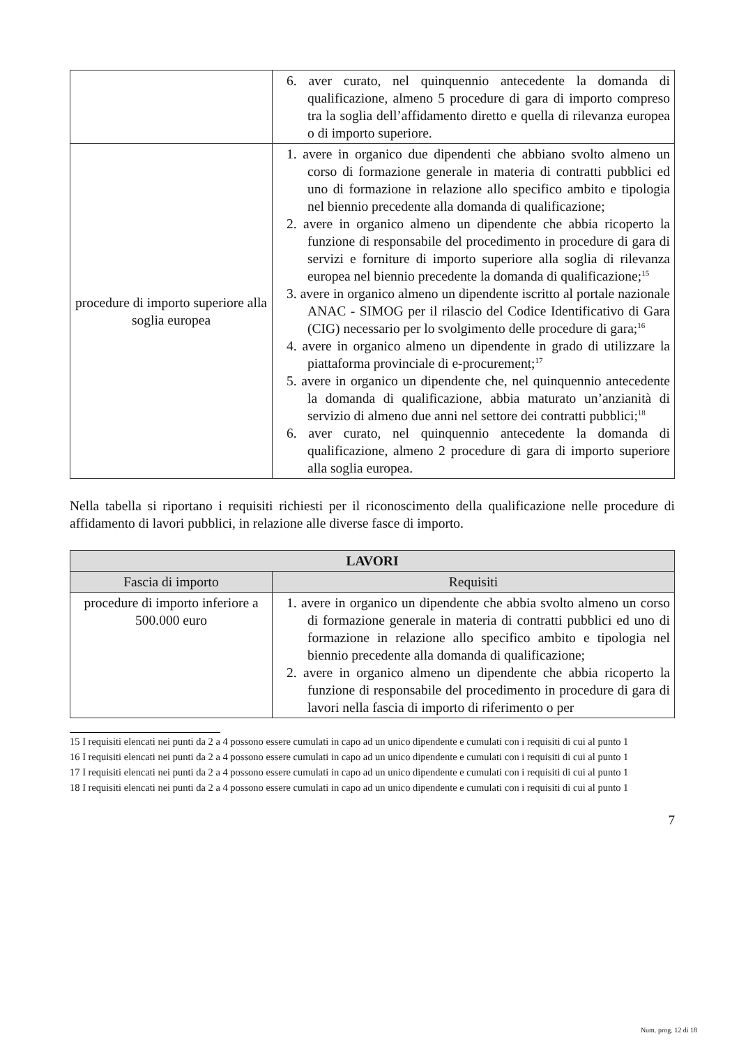| | 6. aver curato, nel quinquennio antecedente la domanda di qualificazione, almeno 5 procedure di gara di importo compreso tra la soglia dell’affidamento diretto e quella di rilevanza europea o di importo superiore. |
| procedure di importo superiore alla soglia europea | 1. avere in organico due dipendenti che abbiano svolto almeno un corso di formazione generale in materia di contratti pubblici ed uno di formazione in relazione allo specifico ambito e tipologia nel biennio precedente alla domanda di qualificazione; 2. avere in organico almeno un dipendente che abbia ricoperto la funzione di responsabile del procedimento in procedure di gara di servizi e forniture di importo superiore alla soglia di rilevanza europea nel biennio precedente la domanda di qualificazione;<sup>15</sup> 3. avere in organico almeno un dipendente iscritto al portale nazionale ANAC - SIMOG per il rilascio del Codice Identificativo di Gara (CIG) necessario per lo svolgimento delle procedure di gara;<sup>16</sup> 4. avere in organico almeno un dipendente in grado di utilizzare la piattaforma provinciale di e-procurement;<sup>17</sup> 5. avere in organico un dipendente che, nel quinquennio antecedente la domanda di qualificazione, abbia maturato un’anzianità di servizio di almeno due anni nel settore dei contratti pubblici;<sup>18</sup> 6. aver curato, nel quinquennio antecedente la domanda di qualificazione, almeno 2 procedure di gara di importo superiore alla soglia europea. |
Nella tabella si riportano i requisiti richiesti per il riconoscimento della qualificazione nelle procedure di affidamento di lavori pubblici, in relazione alle diverse fasce di importo.
| LAVORI | |
| --- | --- |
| Fascia di importo | Requisiti |
| procedure di importo inferiore a 500.000 euro | 1. avere in organico un dipendente che abbia svolto almeno un corso di formazione generale in materia di contratti pubblici ed uno di formazione in relazione allo specifico ambito e tipologia nel biennio precedente alla domanda di qualificazione; 2. avere in organico almeno un dipendente che abbia ricoperto la funzione di responsabile del procedimento in procedure di gara di lavori nella fascia di importo di riferimento o per |
15 I requisiti elencati nei punti da 2 a 4 possono essere cumulati in capo ad un unico dipendente e cumulati con i requisiti di cui al punto 1
16 I requisiti elencati nei punti da 2 a 4 possono essere cumulati in capo ad un unico dipendente e cumulati con i requisiti di cui al punto 1
17 I requisiti elencati nei punti da 2 a 4 possono essere cumulati in capo ad un unico dipendente e cumulati con i requisiti di cui al punto 1
18 I requisiti elencati nei punti da 2 a 4 possono essere cumulati in capo ad un unico dipendente e cumulati con i requisiti di cui al punto 1
7
Num. prog. 12 di 18